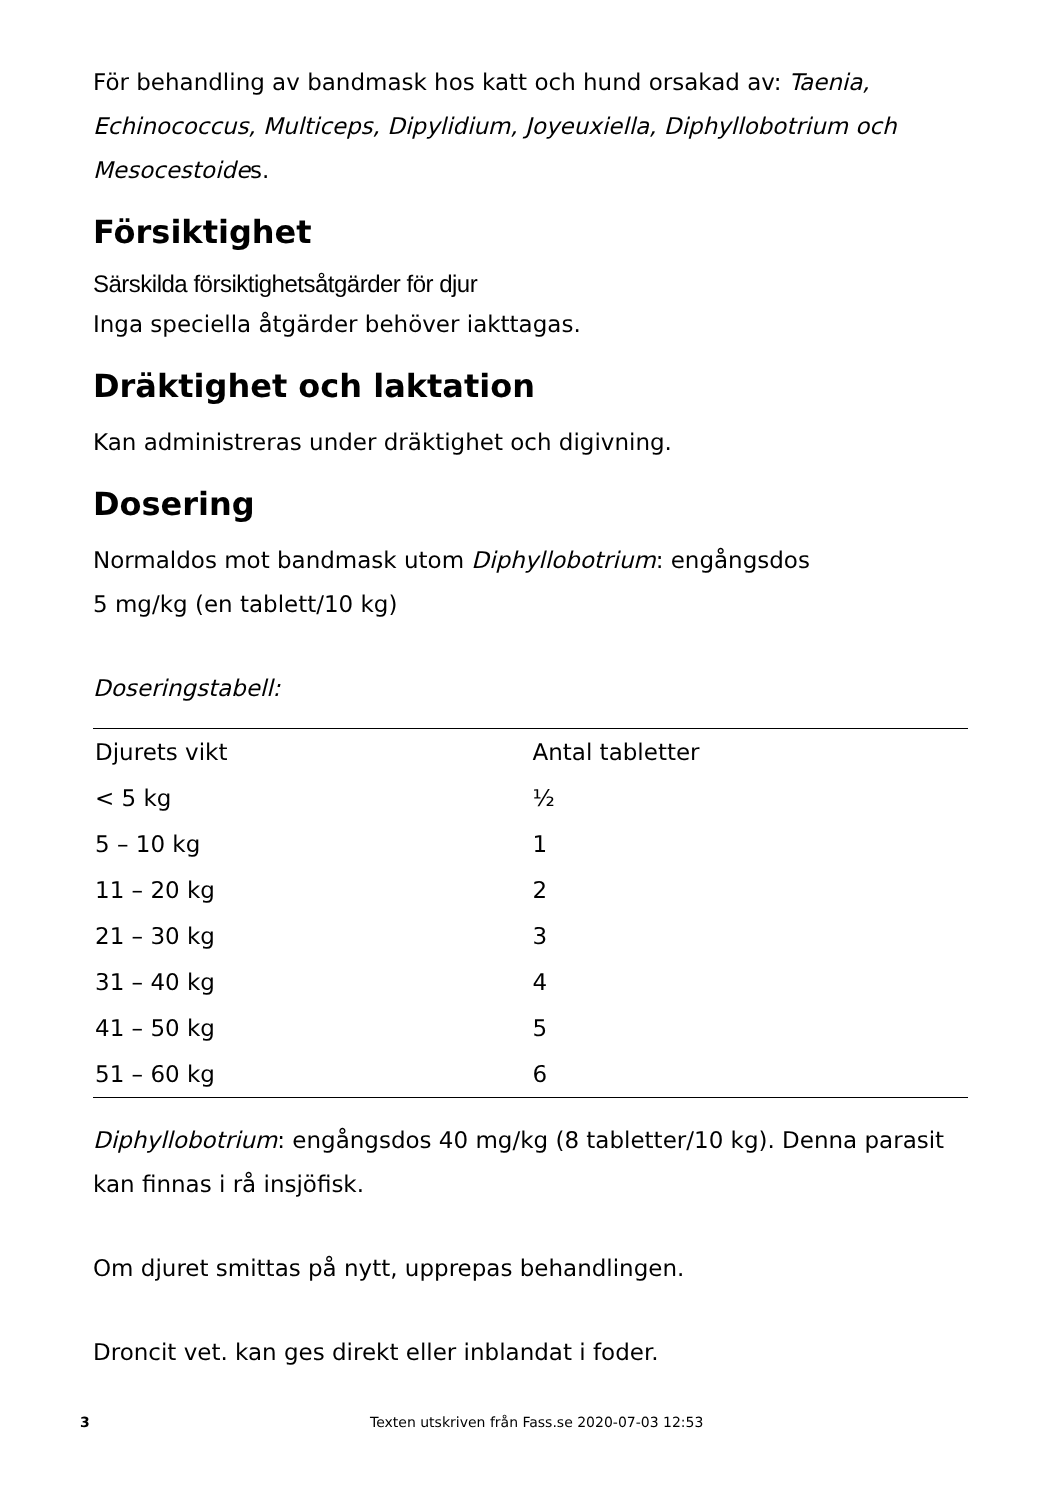För behandling av bandmask hos katt och hund orsakad av: Taenia, Echinococcus, Multiceps, Dipylidium, Joyeuxiella, Diphyllobotrium och Mesocestoides.
Försiktighet
Särskilda försiktighetsåtgärder för djur
Inga speciella åtgärder behöver iakttagas.
Dräktighet och laktation
Kan administreras under dräktighet och digivning.
Dosering
Normaldos mot bandmask utom Diphyllobotrium: engångsdos
5 mg/kg (en tablett/10 kg)
Doseringstabell:
| Djurets vikt | Antal tabletter |
| --- | --- |
| < 5 kg | ½ |
| 5 – 10 kg | 1 |
| 11 – 20 kg | 2 |
| 21 – 30 kg | 3 |
| 31 – 40 kg | 4 |
| 41 – 50 kg | 5 |
| 51 – 60 kg | 6 |
Diphyllobotrium: engångsdos 40 mg/kg (8 tabletter/10 kg). Denna parasit kan finnas i rå insjöfisk.
Om djuret smittas på nytt, upprepas behandlingen.
Droncit vet. kan ges direkt eller inblandat i foder.
3 Texten utskriven från Fass.se 2020-07-03 12:53